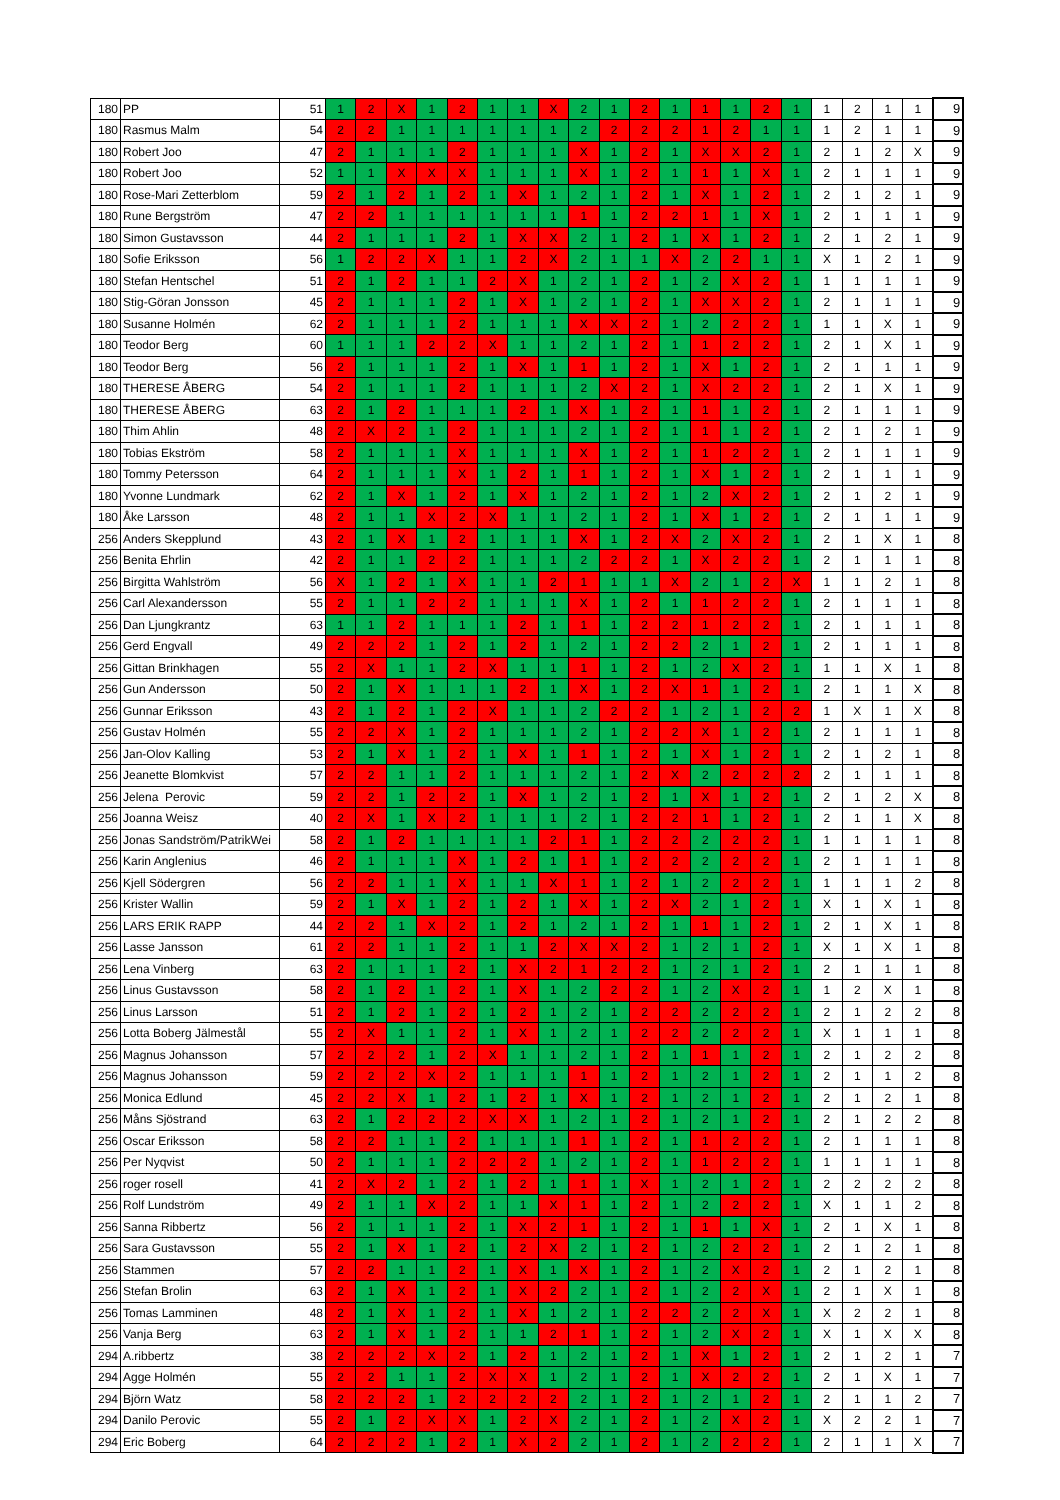| 180 | PP | 51 | 1 | 2 | X | 1 | 2 | 1 | 1 | X | 2 | 1 | 2 | 1 | 1 | 1 | 2 | 1 | 1 | 2 | 1 | 1 | 9 |
| 180 | Rasmus Malm | 54 | 2 | 2 | 1 | 1 | 1 | 1 | 1 | 1 | 2 | 2 | 2 | 2 | 1 | 2 | 1 | 1 | 1 | 2 | 1 | 1 | 9 |
| 180 | Robert Joo | 47 | 2 | 1 | 1 | 1 | 2 | 1 | 1 | 1 | X | 1 | 2 | 1 | X | X | 2 | 1 | 2 | 1 | 2 | X | 9 |
| 180 | Robert Joo | 52 | 1 | 1 | X | X | X | 1 | 1 | 1 | X | 1 | 2 | 1 | 1 | 1 | X | 1 | 2 | 1 | 1 | 1 | 9 |
| 180 | Rose-Mari Zetterblom | 59 | 2 | 1 | 2 | 1 | 2 | 1 | X | 1 | 2 | 1 | 2 | 1 | X | 1 | 2 | 1 | 2 | 1 | 2 | 1 | 9 |
| 180 | Rune Bergström | 47 | 2 | 2 | 1 | 1 | 1 | 1 | 1 | 1 | 1 | 1 | 2 | 2 | 1 | 1 | X | 1 | 2 | 1 | 1 | 1 | 9 |
| 180 | Simon Gustavsson | 44 | 2 | 1 | 1 | 1 | 2 | 1 | X | X | 2 | 1 | 2 | 1 | X | 1 | 2 | 1 | 2 | 1 | 2 | 1 | 9 |
| 180 | Sofie Eriksson | 56 | 1 | 2 | 2 | X | 1 | 1 | 2 | X | 2 | 1 | 1 | X | 2 | 2 | 1 | 1 | X | 1 | 2 | 1 | 9 |
| 180 | Stefan Hentschel | 51 | 2 | 1 | 2 | 1 | 1 | 2 | X | 1 | 2 | 1 | 2 | 1 | 2 | X | 2 | 1 | 1 | 1 | 1 | 1 | 9 |
| 180 | Stig-Göran Jonsson | 45 | 2 | 1 | 1 | 1 | 2 | 1 | X | 1 | 2 | 1 | 2 | 1 | X | X | 2 | 1 | 2 | 1 | 1 | 1 | 9 |
| 180 | Susanne Holmén | 62 | 2 | 1 | 1 | 1 | 2 | 1 | 1 | 1 | X | X | 2 | 1 | 2 | 2 | 2 | 1 | 1 | 1 | X | 1 | 9 |
| 180 | Teodor Berg | 60 | 1 | 1 | 1 | 2 | 2 | X | 1 | 1 | 2 | 1 | 2 | 1 | 1 | 2 | 2 | 1 | 2 | 1 | X | 1 | 9 |
| 180 | Teodor Berg | 56 | 2 | 1 | 1 | 1 | 2 | 1 | X | 1 | 1 | 1 | 2 | 1 | X | 1 | 2 | 1 | 2 | 1 | 1 | 1 | 9 |
| 180 | THERESE ÅBERG | 54 | 2 | 1 | 1 | 1 | 2 | 1 | 1 | 1 | 2 | X | 2 | 1 | X | 2 | 2 | 1 | 2 | 1 | X | 1 | 9 |
| 180 | THERESE ÅBERG | 63 | 2 | 1 | 2 | 1 | 1 | 1 | 2 | 1 | X | 1 | 2 | 1 | 1 | 1 | 2 | 1 | 2 | 1 | 1 | 1 | 9 |
| 180 | Thim Ahlin | 48 | 2 | X | 2 | 1 | 2 | 1 | 1 | 1 | 2 | 1 | 2 | 1 | 1 | 1 | 2 | 1 | 2 | 1 | 2 | 1 | 9 |
| 180 | Tobias Ekström | 58 | 2 | 1 | 1 | 1 | X | 1 | 1 | 1 | X | 1 | 2 | 1 | 1 | 2 | 2 | 1 | 2 | 1 | 1 | 1 | 9 |
| 180 | Tommy Petersson | 64 | 2 | 1 | 1 | 1 | X | 1 | 2 | 1 | 1 | 1 | 2 | 1 | X | 1 | 2 | 1 | 2 | 1 | 1 | 1 | 9 |
| 180 | Yvonne Lundmark | 62 | 2 | 1 | X | 1 | 2 | 1 | X | 1 | 2 | 1 | 2 | 1 | 2 | X | 2 | 1 | 2 | 1 | 2 | 1 | 9 |
| 180 | Åke Larsson | 48 | 2 | 1 | 1 | X | 2 | X | 1 | 1 | 2 | 1 | 2 | 1 | X | 1 | 2 | 1 | 2 | 1 | 1 | 1 | 9 |
| 256 | Anders Skepplund | 43 | 2 | 1 | X | 1 | 2 | 1 | 1 | 1 | X | 1 | 2 | X | 2 | X | 2 | 1 | 2 | 1 | X | 1 | 8 |
| 256 | Benita Ehrlin | 42 | 2 | 1 | 1 | 2 | 2 | 1 | 1 | 1 | 2 | 2 | 2 | 1 | X | 2 | 2 | 1 | 2 | 1 | 1 | 1 | 8 |
| 256 | Birgitta Wahlström | 56 | X | 1 | 2 | 1 | X | 1 | 1 | 2 | 1 | 1 | 1 | X | 2 | 1 | 2 | X | 1 | 1 | 2 | 1 | 8 |
| 256 | Carl Alexandersson | 55 | 2 | 1 | 1 | 2 | 2 | 1 | 1 | 1 | X | 1 | 2 | 1 | 1 | 2 | 2 | 1 | 2 | 1 | 1 | 1 | 8 |
| 256 | Dan Ljungkrantz | 63 | 1 | 1 | 2 | 1 | 1 | 1 | 2 | 1 | 1 | 1 | 2 | 2 | 1 | 2 | 2 | 1 | 2 | 1 | 1 | 1 | 8 |
| 256 | Gerd Engvall | 49 | 2 | 2 | 2 | 1 | 2 | 1 | 2 | 1 | 2 | 1 | 2 | 2 | 2 | 1 | 2 | 1 | 2 | 1 | 1 | 1 | 8 |
| 256 | Gittan Brinkhagen | 55 | 2 | X | 1 | 1 | 2 | X | 1 | 1 | 1 | 1 | 2 | 1 | 2 | X | 2 | 1 | 1 | 1 | X | 1 | 8 |
| 256 | Gun Andersson | 50 | 2 | 1 | X | 1 | 1 | 1 | 2 | 1 | X | 1 | 2 | X | 1 | 1 | 2 | 1 | 2 | 1 | 1 | X | 8 |
| 256 | Gunnar Eriksson | 43 | 2 | 1 | 2 | 1 | 2 | X | 1 | 1 | 2 | 2 | 2 | 1 | 2 | 1 | 2 | 2 | 1 | X | 1 | X | 8 |
| 256 | Gustav Holmén | 55 | 2 | 2 | X | 1 | 2 | 1 | 1 | 1 | 2 | 1 | 2 | 2 | X | 1 | 2 | 1 | 2 | 1 | 1 | 1 | 8 |
| 256 | Jan-Olov Kalling | 53 | 2 | 1 | X | 1 | 2 | 1 | X | 1 | 1 | 1 | 2 | 1 | X | 1 | 2 | 1 | 2 | 1 | 2 | 1 | 8 |
| 256 | Jeanette Blomkvist | 57 | 2 | 2 | 1 | 1 | 2 | 1 | 1 | 1 | 2 | 1 | 2 | X | 2 | 2 | 2 | 2 | 2 | 1 | 1 | 1 | 8 |
| 256 | Jelena Perovic | 59 | 2 | 2 | 1 | 2 | 2 | 1 | X | 1 | 2 | 1 | 2 | 1 | X | 1 | 2 | 1 | 2 | 1 | 2 | X | 8 |
| 256 | Joanna Weisz | 40 | 2 | X | 1 | X | 2 | 1 | 1 | 1 | 2 | 1 | 2 | 2 | 1 | 1 | 2 | 1 | 2 | 1 | 1 | X | 8 |
| 256 | Jonas Sandström/PatrikWei | 58 | 2 | 1 | 2 | 1 | 1 | 1 | 1 | 2 | 1 | 1 | 2 | 2 | 2 | 2 | 2 | 1 | 1 | 1 | 1 | 1 | 8 |
| 256 | Karin Anglenius | 46 | 2 | 1 | 1 | 1 | X | 1 | 2 | 1 | 1 | 1 | 2 | 2 | 2 | 2 | 2 | 1 | 2 | 1 | 1 | 1 | 8 |
| 256 | Kjell Södergren | 56 | 2 | 2 | 1 | 1 | X | 1 | 1 | X | 1 | 1 | 2 | 1 | 2 | 2 | 2 | 1 | 1 | 1 | 1 | 2 | 8 |
| 256 | Krister Wallin | 59 | 2 | 1 | X | 1 | 2 | 1 | 2 | 1 | X | 1 | 2 | X | 2 | 1 | 2 | 1 | X | 1 | X | 1 | 8 |
| 256 | LARS ERIK RAPP | 44 | 2 | 2 | 1 | X | 2 | 1 | 2 | 1 | 2 | 1 | 2 | 1 | 1 | 1 | 2 | 1 | 2 | 1 | X | 1 | 8 |
| 256 | Lasse Jansson | 61 | 2 | 2 | 1 | 1 | 2 | 1 | 1 | 2 | X | X | 2 | 1 | 2 | 1 | 2 | 1 | X | 1 | X | 1 | 8 |
| 256 | Lena Vinberg | 63 | 2 | 1 | 1 | 1 | 2 | 1 | X | 2 | 1 | 2 | 2 | 1 | 2 | 1 | 2 | 1 | 2 | 1 | 1 | 1 | 8 |
| 256 | Linus Gustavsson | 58 | 2 | 1 | 2 | 1 | 2 | 1 | X | 1 | 2 | 2 | 2 | 1 | 2 | X | 2 | 1 | 1 | 2 | X | 1 | 8 |
| 256 | Linus Larsson | 51 | 2 | 1 | 2 | 1 | 2 | 1 | 2 | 1 | 2 | 1 | 2 | 2 | 2 | 2 | 2 | 1 | 2 | 1 | 2 | 2 | 8 |
| 256 | Lotta Boberg Jälmestål | 55 | 2 | X | 1 | 1 | 2 | 1 | X | 1 | 2 | 1 | 2 | 2 | 2 | 2 | 2 | 1 | X | 1 | 1 | 1 | 8 |
| 256 | Magnus Johansson | 57 | 2 | 2 | 2 | 1 | 2 | X | 1 | 1 | 2 | 1 | 2 | 1 | 1 | 1 | 2 | 1 | 2 | 1 | 2 | 2 | 8 |
| 256 | Magnus Johansson | 59 | 2 | 2 | 2 | X | 2 | 1 | 1 | 1 | 1 | 1 | 2 | 1 | 2 | 1 | 2 | 1 | 2 | 1 | 1 | 2 | 8 |
| 256 | Monica Edlund | 45 | 2 | 2 | X | 1 | 2 | 1 | 2 | 1 | X | 1 | 2 | 1 | 2 | 1 | 2 | 1 | 2 | 1 | 2 | 1 | 8 |
| 256 | Måns Sjöstrand | 63 | 2 | 1 | 2 | 2 | 2 | X | X | 1 | 2 | 1 | 2 | 1 | 2 | 1 | 2 | 1 | 2 | 1 | 2 | 2 | 8 |
| 256 | Oscar Eriksson | 58 | 2 | 2 | 1 | 1 | 2 | 1 | 1 | 1 | 1 | 1 | 2 | 1 | 1 | 2 | 2 | 1 | 2 | 1 | 1 | 1 | 8 |
| 256 | Per Nyqvist | 50 | 2 | 1 | 1 | 1 | 2 | 2 | 2 | 1 | 2 | 1 | 2 | 1 | 1 | 2 | 2 | 1 | 1 | 1 | 1 | 1 | 8 |
| 256 | roger rosell | 41 | 2 | X | 2 | 1 | 2 | 1 | 2 | 1 | 1 | 1 | X | 1 | 2 | 1 | 2 | 1 | 2 | 2 | 2 | 2 | 8 |
| 256 | Rolf Lundström | 49 | 2 | 1 | 1 | X | 2 | 1 | 1 | X | 1 | 1 | 2 | 1 | 2 | 2 | 2 | 1 | X | 1 | 1 | 2 | 8 |
| 256 | Sanna Ribbertz | 56 | 2 | 1 | 1 | 1 | 2 | 1 | X | 2 | 1 | 1 | 2 | 1 | 1 | 1 | X | 1 | 2 | 1 | X | 1 | 8 |
| 256 | Sara Gustavsson | 55 | 2 | 1 | X | 1 | 2 | 1 | 2 | X | 2 | 1 | 2 | 1 | 2 | 2 | 2 | 1 | 2 | 1 | 2 | 1 | 8 |
| 256 | Stammen | 57 | 2 | 2 | 1 | 1 | 2 | 1 | X | 1 | X | 1 | 2 | 1 | 2 | X | 2 | 1 | 2 | 1 | 2 | 1 | 8 |
| 256 | Stefan Brolin | 63 | 2 | 1 | X | 1 | 2 | 1 | X | 2 | 2 | 1 | 2 | 1 | 2 | 2 | X | 1 | 2 | 1 | X | 1 | 8 |
| 256 | Tomas Lamminen | 48 | 2 | 1 | X | 1 | 2 | 1 | X | 1 | 2 | 1 | 2 | 2 | 2 | 2 | X | 1 | X | 2 | 2 | 1 | 8 |
| 256 | Vanja Berg | 63 | 2 | 1 | X | 1 | 2 | 1 | 1 | 2 | 1 | 1 | 2 | 1 | 2 | X | 2 | 1 | X | 1 | X | X | 8 |
| 294 | A.ribbertz | 38 | 2 | 2 | 2 | X | 2 | 1 | 2 | 1 | 2 | 1 | 2 | 1 | X | 1 | 2 | 1 | 2 | 1 | 2 | 1 | 7 |
| 294 | Agge Holmén | 55 | 2 | 2 | 1 | 1 | 2 | X | X | 1 | 2 | 1 | 2 | 1 | X | 2 | 2 | 1 | 2 | 1 | X | 1 | 7 |
| 294 | Björn Watz | 58 | 2 | 2 | 2 | 1 | 2 | 2 | 2 | 2 | 2 | 1 | 2 | 1 | 2 | 1 | 2 | 1 | 2 | 1 | 1 | 2 | 7 |
| 294 | Danilo Perovic | 55 | 2 | 1 | 2 | X | X | 1 | 2 | X | 2 | 1 | 2 | 1 | 2 | X | 2 | 1 | X | 2 | 2 | 1 | 7 |
| 294 | Eric Boberg | 64 | 2 | 2 | 2 | 1 | 2 | 1 | X | 2 | 2 | 1 | 2 | 1 | 2 | 2 | 2 | 1 | 2 | 1 | 1 | X | 7 |